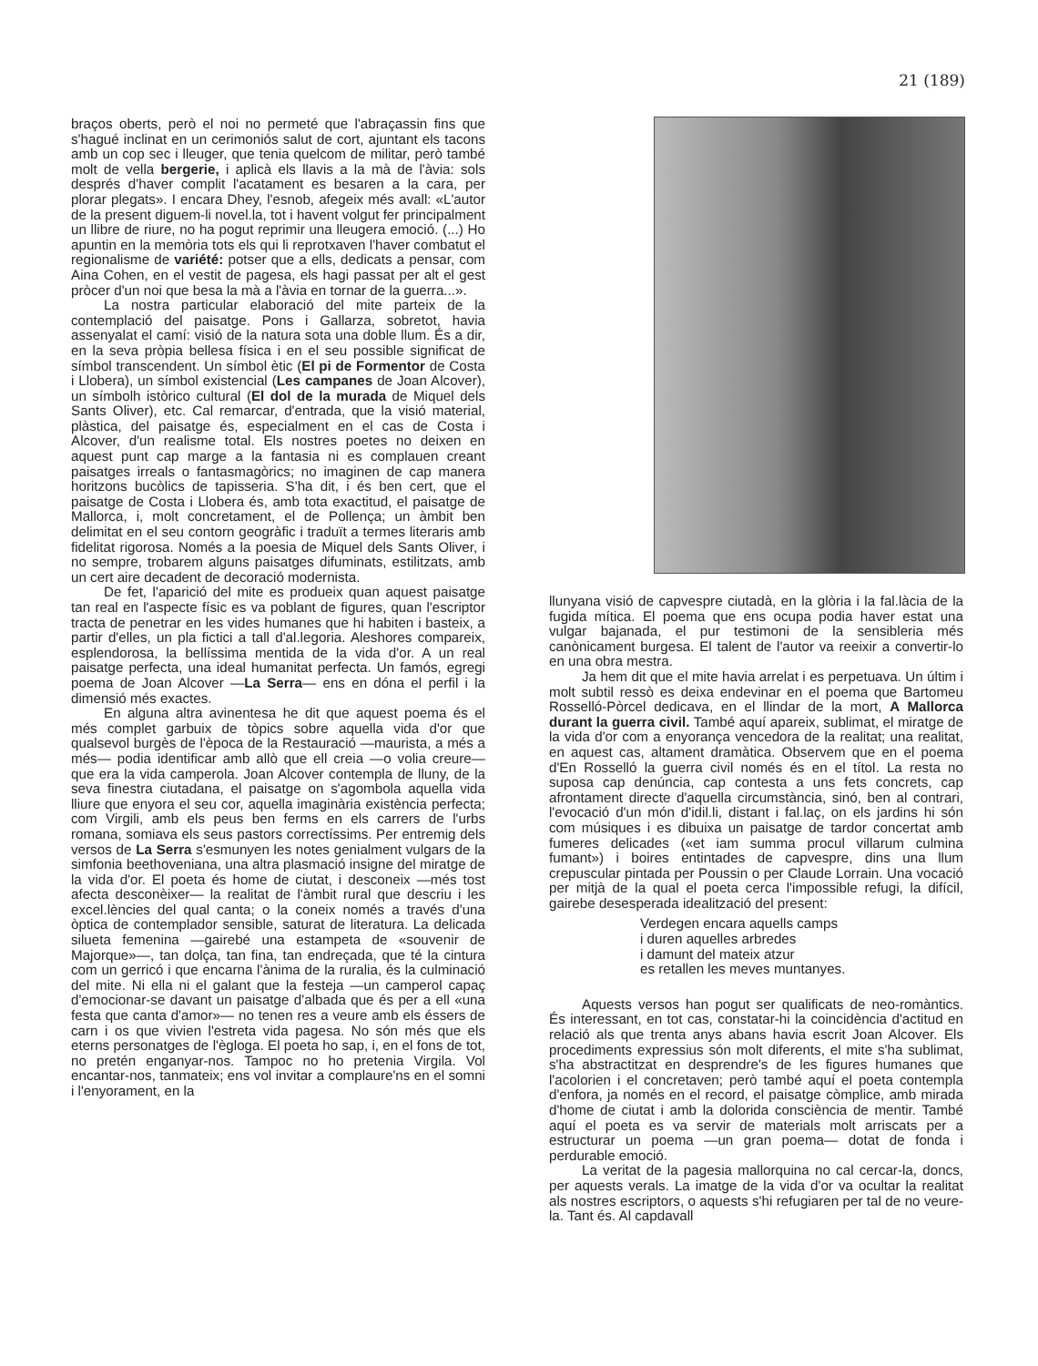21 (189)
braços oberts, però el noi no permeté que l'abraçassin fins que s'hagué inclinat en un cerimoniós salut de cort, ajuntant els tacons amb un cop sec i lleuger, que tenia quelcom de militar, però també molt de vella bergerie, i aplicà els llavis a la mà de l'àvia: sols després d'haver complit l'acatament es besaren a la cara, per plorar plegats». I encara Dhey, l'esnob, afegeix més avall: «L'autor de la present diguem-li novel.la, tot i havent volgut fer principalment un llibre de riure, no ha pogut reprimir una lleugera emoció. (...) Ho apuntin en la memòria tots els qui li reprotxaven l'haver combatut el regionalisme de variété: potser que a ells, dedicats a pensar, com Aina Cohen, en el vestit de pagesa, els hagi passat per alt el gest pròcer d'un noi que besa la mà a l'àvia en tornar de la guerra...».
La nostra particular elaboració del mite parteix de la contemplació del paisatge. Pons i Gallarza, sobretot, havia assenyalat el camí: visió de la natura sota una doble llum. És a dir, en la seva pròpia bellesa física i en el seu possible significat de símbol transcendent. Un símbol ètic (El pi de Formentor de Costa i Llobera), un símbol existencial (Les campanes de Joan Alcover), un símbolh istòrico cultural (El dol de la murada de Miquel dels Sants Oliver), etc. Cal remarcar, d'entrada, que la visió material, plàstica, del paisatge és, especialment en el cas de Costa i Alcover, d'un realisme total. Els nostres poetes no deixen en aquest punt cap marge a la fantasia ni es complauen creant paisatges irreals o fantasmagòrics; no imaginen de cap manera horitzons bucòlics de tapisseria. S'ha dit, i és ben cert, que el paisatge de Costa i Llobera és, amb tota exactitud, el paisatge de Mallorca, i, molt concretament, el de Pollença; un àmbit ben delimitat en el seu contorn geogràfic i traduït a termes literaris amb fidelitat rigorosa. Només a la poesia de Miquel dels Sants Oliver, i no sempre, trobarem alguns paisatges difuminats, estilitzats, amb un cert aire decadent de decoració modernista.
De fet, l'aparició del mite es produeix quan aquest paisatge tan real en l'aspecte físic es va poblant de figures, quan l'escriptor tracta de penetrar en les vides humanes que hi habiten i basteix, a partir d'elles, un pla fictici a tall d'al.legoria. Aleshores compareix, esplendorosa, la bellíssima mentida de la vida d'or. A un real paisatge perfecta, una ideal humanitat perfecta. Un famós, egregi poema de Joan Alcover —La Serra— ens en dóna el perfil i la dimensió més exactes.
En alguna altra avinentesa he dit que aquest poema és el més complet garbuix de tòpics sobre aquella vida d'or que qualsevol burgès de l'època de la Restauració —maurista, a més a més— podia identificar amb allò que ell creia —o volia creure— que era la vida camperola. Joan Alcover contempla de lluny, de la seva finestra ciutadana, el paisatge on s'agombola aquella vida lliure que enyora el seu cor, aquella imaginària existència perfecta; com Virgili, amb els peus ben ferms en els carrers de l'urbs romana, somiava els seus pastors correctíssims. Per entremig dels versos de La Serra s'esmunyen les notes genialment vulgars de la simfonia beethoveniana, una altra plasmació insigne del miratge de la vida d'or. El poeta és home de ciutat, i desconeix —més tost afecta desconèixer— la realitat de l'àmbit rural que descriu i les excel.lències del qual canta; o la coneix només a través d'una òptica de contemplador sensible, saturat de literatura. La delicada silueta femenina —gairebé una estampeta de «souvenir de Majorque»—, tan dolça, tan fina, tan endreçada, que té la cintura com un gerricó i que encarna l'ànima de la ruralia, és la culminació del mite. Ni ella ni el galant que la festeja —un camperol capaç d'emocionar-se davant un paisatge d'albada que és per a ell «una festa que canta d'amor»— no tenen res a veure amb els éssers de carn i os que vivien l'estreta vida pagesa. No són més que els eterns personatges de l'ègloga. El poeta ho sap, i, en el fons de tot, no pretén enganyar-nos. Tampoc no ho pretenia Virgila. Vol encantar-nos, tanmateix; ens vol invitar a complaure'ns en el somni i l'enyorament, en la
llunyana visió de capvespre ciutadà, en la glòria i la fal.làcia de la fugida mítica. El poema que ens ocupa podia haver estat una vulgar bajanada, el pur testimoni de la sensibleria més canònicament burgesa. El talent de l'autor va reeixir a convertir-lo en una obra mestra.
Ja hem dit que el mite havia arrelat i es perpetuava. Un últim i molt subtil ressò es deixa endevinar en el poema que Bartomeu Rosselló-Pòrcel dedicava, en el llindar de la mort, A Mallorca durant la guerra civil. També aquí apareix, sublimat, el miratge de la vida d'or com a enyorança vencedora de la realitat; una realitat, en aquest cas, altament dramàtica. Observem que en el poema d'En Rosselló la guerra civil només és en el títol. La resta no suposa cap denúncia, cap contesta a uns fets concrets, cap afrontament directe d'aquella circumstància, sinó, ben al contrari, l'evocació d'un món d'idil.li, distant i fal.laç, on els jardins hi són com músiques i es dibuixa un paisatge de tardor concertat amb fumeres delicades («et iam summa procul villarum culmina fumant») i boires entintades de capvespre, dins una llum crepuscular pintada per Poussin o per Claude Lorrain. Una vocació per mitjà de la qual el poeta cerca l'impossible refugi, la difícil, gairebe desesperada idealització del present:
Verdegen encara aquells camps
i duren aquelles arbredes
i damunt del mateix atzur
es retallen les meves muntanyes.
Aquests versos han pogut ser qualificats de neo-romàntics. És interessant, en tot cas, constatar-hi la coincidència d'actitud en relació als que trenta anys abans havia escrit Joan Alcover. Els procediments expressius són molt diferents, el mite s'ha sublimat, s'ha abstractitzat en desprendre's de les figures humanes que l'acolorien i el concretaven; però també aquí el poeta contempla d'enfora, ja només en el record, el paisatge còmplice, amb mirada d'home de ciutat i amb la dolorida consciència de mentir. També aquí el poeta es va servir de materials molt arriscats per a estructurar un poema —un gran poema— dotat de fonda i perdurable emoció.
La veritat de la pagesia mallorquina no cal cercar-la, doncs, per aquests verals. La imatge de la vida d'or va ocultar la realitat als nostres escriptors, o aquests s'hi refugiaren per tal de no veure-la. Tant és. Al capdavall